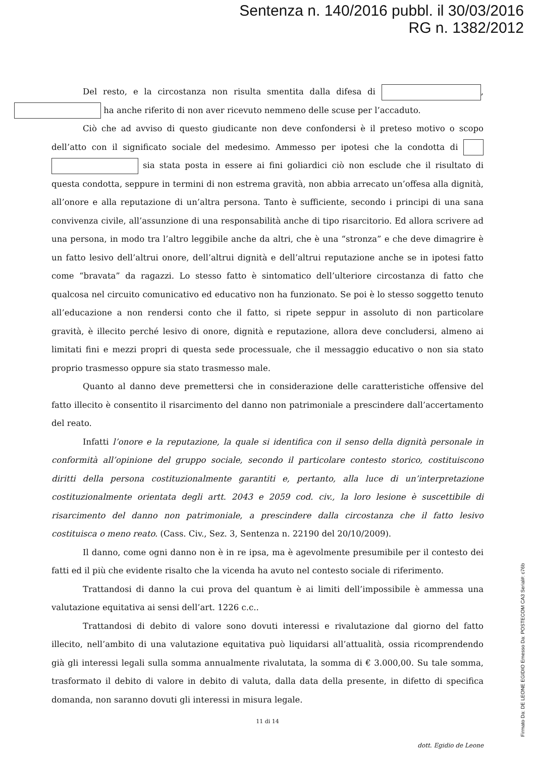Sentenza n. 140/2016 pubbl. il 30/03/2016
RG n. 1382/2012
Del resto, e la circostanza non risulta smentita dalla difesa di , ha anche riferito di non aver ricevuto nemmeno delle scuse per l’accaduto.
Ciò che ad avviso di questo giudicante non deve confondersi è il preteso motivo o scopo dell’atto con il significato sociale del medesimo. Ammesso per ipotesi che la condotta di sia stata posta in essere ai fini goliardici ciò non esclude che il risultato di questa condotta, seppure in termini di non estrema gravità, non abbia arrecato un’offesa alla dignità, all’onore e alla reputazione di un’altra persona. Tanto è sufficiente, secondo i principi di una sana convivenza civile, all’assunzione di una responsabilità anche di tipo risarcitorio. Ed allora scrivere ad una persona, in modo tra l’altro leggibile anche da altri, che è una “stronza” e che deve dimagrire è un fatto lesivo dell’altrui onore, dell’altrui dignità e dell’altrui reputazione anche se in ipotesi fatto come “bravata” da ragazzi. Lo stesso fatto è sintomatico dell’ulteriore circostanza di fatto che qualcosa nel circuito comunicativo ed educativo non ha funzionato. Se poi è lo stesso soggetto tenuto all’educazione a non rendersi conto che il fatto, si ripete seppur in assoluto di non particolare gravità, è illecito perché lesivo di onore, dignità e reputazione, allora deve concludersi, almeno ai limitati fini e mezzi propri di questa sede processuale, che il messaggio educativo o non sia stato proprio trasmesso oppure sia stato trasmesso male.
Quanto al danno deve premettersi che in considerazione delle caratteristiche offensive del fatto illecito è consentito il risarcimento del danno non patrimoniale a prescindere dall’accertamento del reato.
Infatti l’onore e la reputazione, la quale si identifica con il senso della dignità personale in conformità all’opinione del gruppo sociale, secondo il particolare contesto storico, costituiscono diritti della persona costituzionalmente garantiti e, pertanto, alla luce di un’interpretazione costituzionalmente orientata degli artt. 2043 e 2059 cod. civ., la loro lesione è suscettibile di risarcimento del danno non patrimoniale, a prescindere dalla circostanza che il fatto lesivo costituisca o meno reato. (Cass. Civ., Sez. 3, Sentenza n. 22190 del 20/10/2009).
Il danno, come ogni danno non è in re ipsa, ma è agevolmente presumibile per il contesto dei fatti ed il più che evidente risalto che la vicenda ha avuto nel contesto sociale di riferimento.
Trattandosi di danno la cui prova del quantum è ai limiti dell’impossibile è ammessa una valutazione equitativa ai sensi dell’art. 1226 c.c..
Trattandosi di debito di valore sono dovuti interessi e rivalutazione dal giorno del fatto illecito, nell’ambito di una valutazione equitativa può liquidarsi all’attualità, ossia ricomprendendo già gli interessi legali sulla somma annualmente rivalutata, la somma di € 3.000,00. Su tale somma, trasformato il debito di valore in debito di valuta, dalla data della presente, in difetto di specifica domanda, non saranno dovuti gli interessi in misura legale.
11 di 14
dott. Egidio de Leone
Firmato Da: DE LEONE EGIDIO Emesso Da: POSTECOM CA3 Serial#: c76b